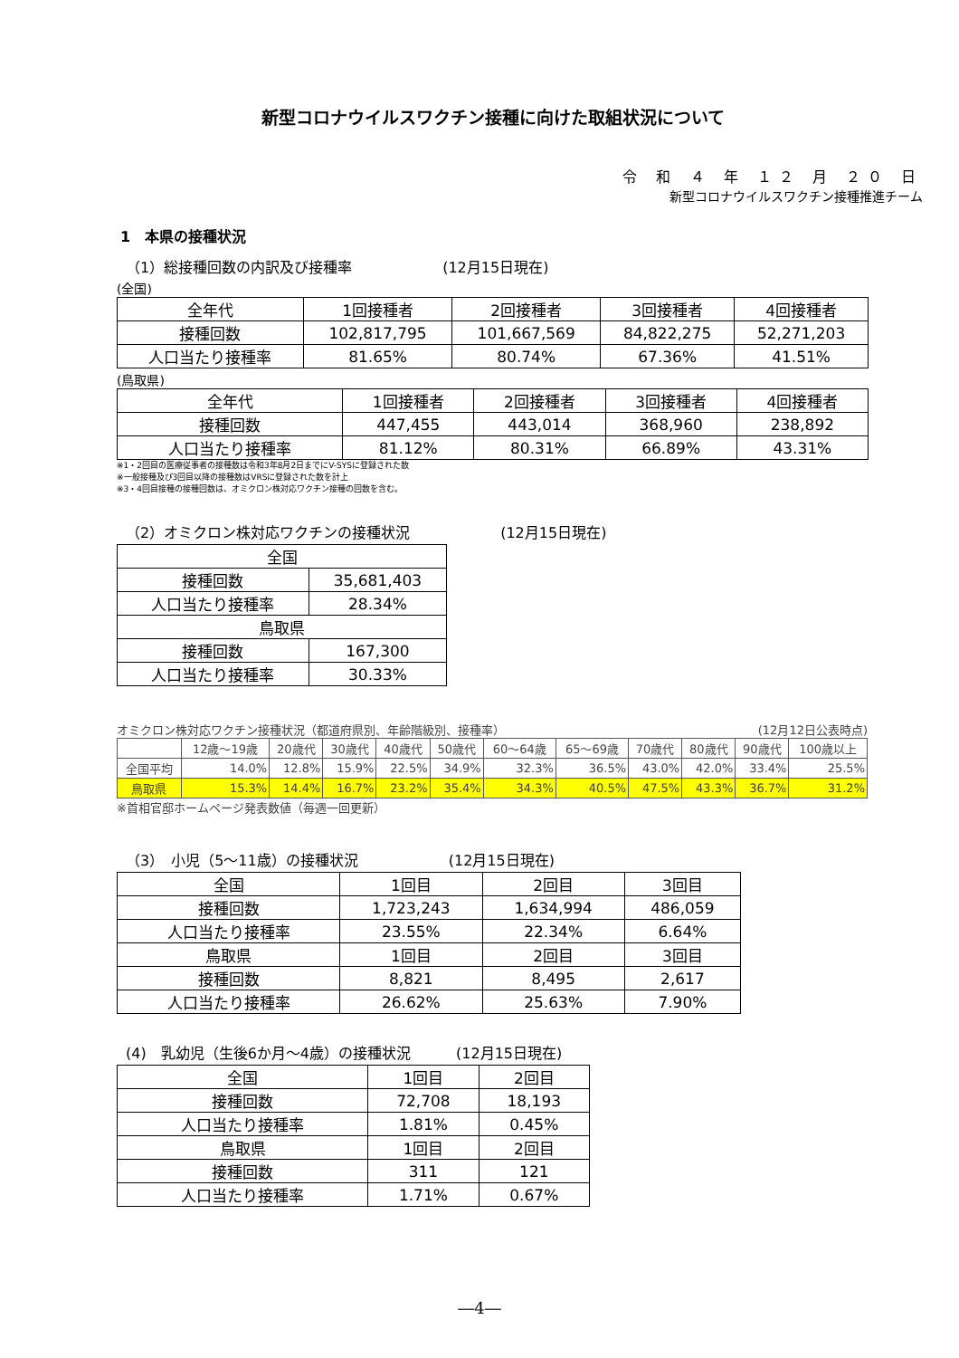新型コロナウイルスワクチン接種に向けた取組状況について
令 和 ４ 年 １２ 月 ２０ 日
新型コロナウイルスワクチン接種推進チーム
1　本県の接種状況
（1）総接種回数の内訳及び接種率 (12月15日現在)
(全国)
| 全年代 | 1回接種者 | 2回接種者 | 3回接種者 | 4回接種者 |
| --- | --- | --- | --- | --- |
| 接種回数 | 102,817,795 | 101,667,569 | 84,822,275 | 52,271,203 |
| 人口当たり接種率 | 81.65% | 80.74% | 67.36% | 41.51% |
(鳥取県)
| 全年代 | 1回接種者 | 2回接種者 | 3回接種者 | 4回接種者 |
| --- | --- | --- | --- | --- |
| 接種回数 | 447,455 | 443,014 | 368,960 | 238,892 |
| 人口当たり接種率 | 81.12% | 80.31% | 66.89% | 43.31% |
※1・2回目の医療従事者の接種数は令和3年8月2日までにV-SYSに登録された数
※一般接種及び3回目以降の接種数はVRSに登録された数を計上
※3・4回目接種の接種回数は、オミクロン株対応ワクチン接種の回数を含む。
（2）オミクロン株対応ワクチンの接種状況 (12月15日現在)
| 全国 | |
| --- | --- |
| 接種回数 | 35,681,403 |
| 人口当たり接種率 | 28.34% |
| 鳥取県 | |
| 接種回数 | 167,300 |
| 人口当たり接種率 | 30.33% |
オミクロン株対応ワクチン接種状況（都道府県別、年齢階級別、接種率） (12月12日公表時点)
| | 12歳～19歳 | 20歳代 | 30歳代 | 40歳代 | 50歳代 | 60～64歳 | 65～69歳 | 70歳代 | 80歳代 | 90歳代 | 100歳以上 |
| --- | --- | --- | --- | --- | --- | --- | --- | --- | --- | --- | --- |
| 全国平均 | 14.0% | 12.8% | 15.9% | 22.5% | 34.9% | 32.3% | 36.5% | 43.0% | 42.0% | 33.4% | 25.5% |
| 鳥取県 | 15.3% | 14.4% | 16.7% | 23.2% | 35.4% | 34.3% | 40.5% | 47.5% | 43.3% | 36.7% | 31.2% |
※首相官邸ホームページ発表数値（毎週一回更新）
（3）　小児（5～11歳）の接種状況 (12月15日現在)
| 全国 | 1回目 | 2回目 | 3回目 |
| --- | --- | --- | --- |
| 接種回数 | 1,723,243 | 1,634,994 | 486,059 |
| 人口当たり接種率 | 23.55% | 22.34% | 6.64% |
| 鳥取県 | 1回目 | 2回目 | 3回目 |
| 接種回数 | 8,821 | 8,495 | 2,617 |
| 人口当たり接種率 | 26.62% | 25.63% | 7.90% |
(4)　乳幼児（生後6か月～4歳）の接種状況 (12月15日現在)
| 全国 | 1回目 | 2回目 |
| --- | --- | --- |
| 接種回数 | 72,708 | 18,193 |
| 人口当たり接種率 | 1.81% | 0.45% |
| 鳥取県 | 1回目 | 2回目 |
| 接種回数 | 311 | 121 |
| 人口当たり接種率 | 1.71% | 0.67% |
―4―